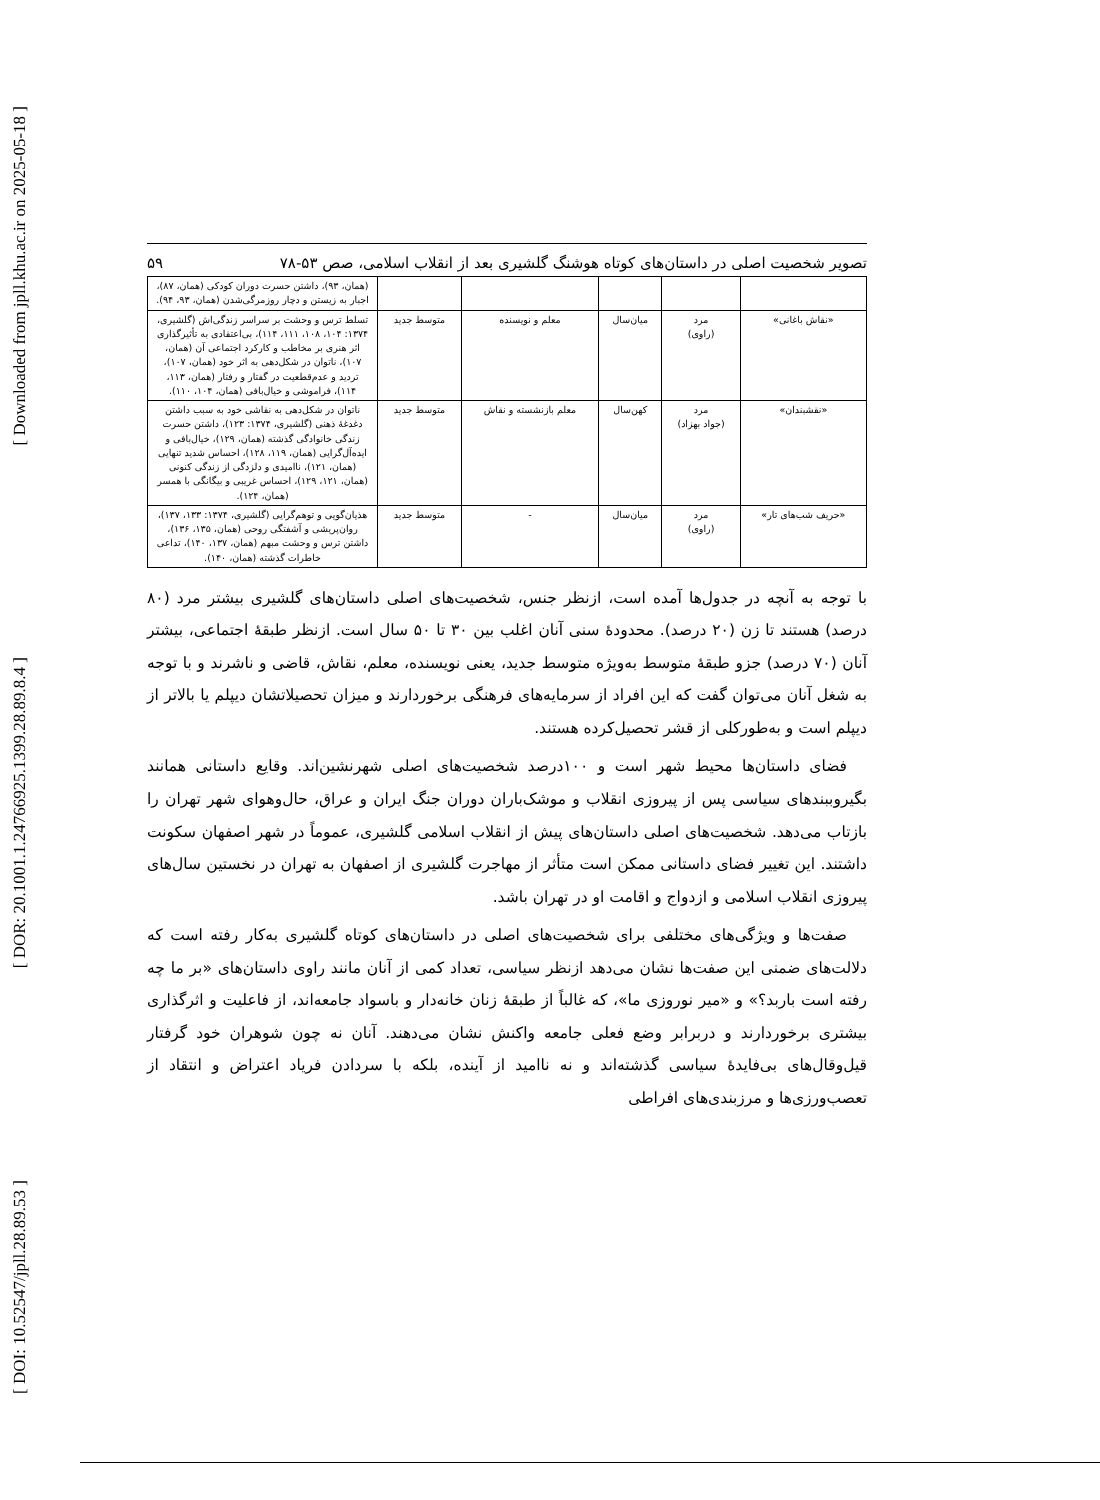[ Downloaded from jpll.khu.ac.ir on 2025-05-18 ]
[ DOR: 20.1001.1.24766925.1399.28.89.8.4 ]
[ DOI: 10.52547/jpll.28.89.53 ]
تصویر شخصیت اصلی در داستان‌های کوتاه هوشنگ گلشیری بعد از انقلاب اسلامی، صص ۵۳-۷۸ ۵۹
| | | | | | (همان، ۹۳)، داشتن حسرت دوران کودکی (همان، ۸۷)، اجبار به زیستن و دچار روزمرگی‌شدن (همان، ۹۳، ۹۴). |
| «نقاش باغانی» | مرد (راوی) | میان‌سال | معلم و نویسنده | متوسط جدید | تسلط ترس و وحشت بر سراسر زندگی‌اش (گلشیری، ۱۳۷۴: ۱۰۴، ۱۰۸، ۱۱۱، ۱۱۴)، بی‌اعتقادی به تأثیرگذاری اثر هنری بر مخاطب و کارکرد اجتماعی آن (همان، ۱۰۷)، ناتوان در شکل‌دهی به اثر خود (همان، ۱۰۷)، تردید و عدم‌قطعیت در گفتار و رفتار (همان، ۱۱۳، ۱۱۴)، فراموشی و خیال‌بافی (همان، ۱۰۴، ۱۱۰). |
| «نقشبندان» | مرد (جواد بهزاد) | کهن‌سال | معلم بازنشسته و نقاش | متوسط جدید | ناتوان در شکل‌دهی به نقاشی خود به سبب داشتن دغدغهٔ ذهنی (گلشیری، ۱۳۷۴: ۱۲۳)، داشتن حسرت زندگی خانوادگی گذشته (همان، ۱۲۹)، خیال‌بافی و ایده‌آل‌گرایی (همان، ۱۱۹، ۱۲۸)، احساس شدید تنهایی (همان، ۱۲۱)، ناامیدی و دلزدگی از زندگی کنونی (همان، ۱۲۱، ۱۲۹)، احساس غریبی و بیگانگی با همسر (همان، ۱۲۴). |
| «حریف شب‌های تار» | مرد (راوی) | میان‌سال | - | متوسط جدید | هذیان‌گویی و توهم‌گرایی (گلشیری، ۱۳۷۴: ۱۳۳، ۱۳۷)، روان‌پریشی و آشفتگی روحی (همان، ۱۳۵، ۱۳۶)، داشتن ترس و وحشت مبهم (همان، ۱۳۷، ۱۴۰)، تداعی خاطرات گذشته (همان، ۱۴۰). |
با توجه به آنچه در جدول‌ها آمده است، ازنظر جنس، شخصیت‌های اصلی داستان‌های گلشیری بیشتر مرد (۸۰ درصد) هستند تا زن (۲۰ درصد). محدودهٔ سنی آنان اغلب بین ۳۰ تا ۵۰ سال است. ازنظر طبقهٔ اجتماعی، بیشتر آنان (۷۰ درصد) جزو طبقهٔ متوسط به‌ویژه متوسط جدید، یعنی نویسنده، معلم، نقاش، قاضی و ناشرند و با توجه به شغل آنان می‌توان گفت که این افراد از سرمایه‌های فرهنگی برخوردارند و میزان تحصیلاتشان دیپلم یا بالاتر از دیپلم است و به‌طورکلی از قشر تحصیل‌کرده هستند.
فضای داستان‌ها محیط شهر است و ۱۰۰درصد شخصیت‌های اصلی شهرنشین‌اند. وقایع داستانی همانند بگیروببندهای سیاسی پس از پیروزی انقلاب و موشک‌باران دوران جنگ ایران و عراق، حال‌وهوای شهر تهران را بازتاب می‌دهد. شخصیت‌های اصلی داستان‌های پیش از انقلاب اسلامی گلشیری، عموماً در شهر اصفهان سکونت داشتند. این تغییر فضای داستانی ممکن است متأثر از مهاجرت گلشیری از اصفهان به تهران در نخستین سال‌های پیروزی انقلاب اسلامی و ازدواج و اقامت او در تهران باشد.
صفت‌ها و ویژگی‌های مختلفی برای شخصیت‌های اصلی در داستان‌های کوتاه گلشیری به‌کار رفته است که دلالت‌های ضمنی این صفت‌ها نشان می‌دهد ازنظر سیاسی، تعداد کمی از آنان مانند راوی داستان‌های «بر ما چه رفته است باربد؟» و «میر نوروزی ما»، که غالباً از طبقهٔ زنان خانه‌دار و باسواد جامعه‌اند، از فاعلیت و اثرگذاری بیشتری برخوردارند و دربرابر وضع فعلی جامعه واکنش نشان می‌دهند. آنان نه چون شوهران خود گرفتار قیل‌وقال‌های بی‌فایدهٔ سیاسی گذشته‌اند و نه ناامید از آینده، بلکه با سردادن فریاد اعتراض و انتقاد از تعصب‌ورزی‌ها و مرزبندی‌های افراطی